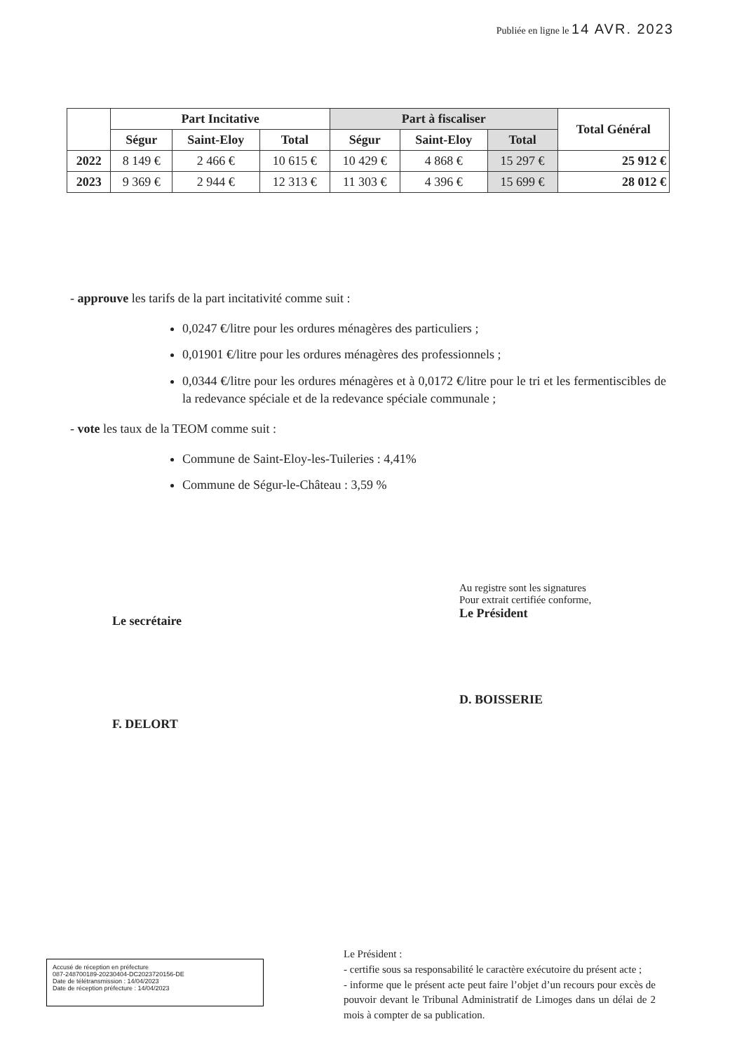Publiée en ligne le 14 AVR. 2023
| | Part Incitative | | | Part à fiscaliser | | | Total Général |
| --- | --- | --- | --- | --- | --- | --- | --- |
| | Ségur | Saint-Eloy | Total | Ségur | Saint-Eloy | Total | |
| 2022 | 8 149 € | 2 466 € | 10 615 € | 10 429 € | 4 868 € | 15 297 € | 25 912 € |
| 2023 | 9 369 € | 2 944 € | 12 313 € | 11 303 € | 4 396 € | 15 699 € | 28 012 € |
- approuve les tarifs de la part incitativité comme suit :
0,0247 €/litre pour les ordures ménagères des particuliers ;
0,01901 €/litre pour les ordures ménagères des professionnels ;
0,0344 €/litre pour les ordures ménagères et à 0,0172 €/litre pour le tri et les fermentiscibles de la redevance spéciale et de la redevance spéciale communale ;
- vote les taux de la TEOM comme suit :
Commune de Saint-Eloy-les-Tuileries : 4,41%
Commune de Ségur-le-Château : 3,59 %
Le secrétaire
F. DELORT
Au registre sont les signatures
Pour extrait certifiée conforme,
Le Président
D. BOISSERIE
Accusé de réception en préfecture
087-248700189-20230404-DC2023720156-DE
Date de télétransmission : 14/04/2023
Date de réception préfecture : 14/04/2023
Le Président :
- certifie sous sa responsabilité le caractère exécutoire du présent acte ;
- informe que le présent acte peut faire l’objet d’un recours pour excès de pouvoir devant le Tribunal Administratif de Limoges dans un délai de 2 mois à compter de sa publication.